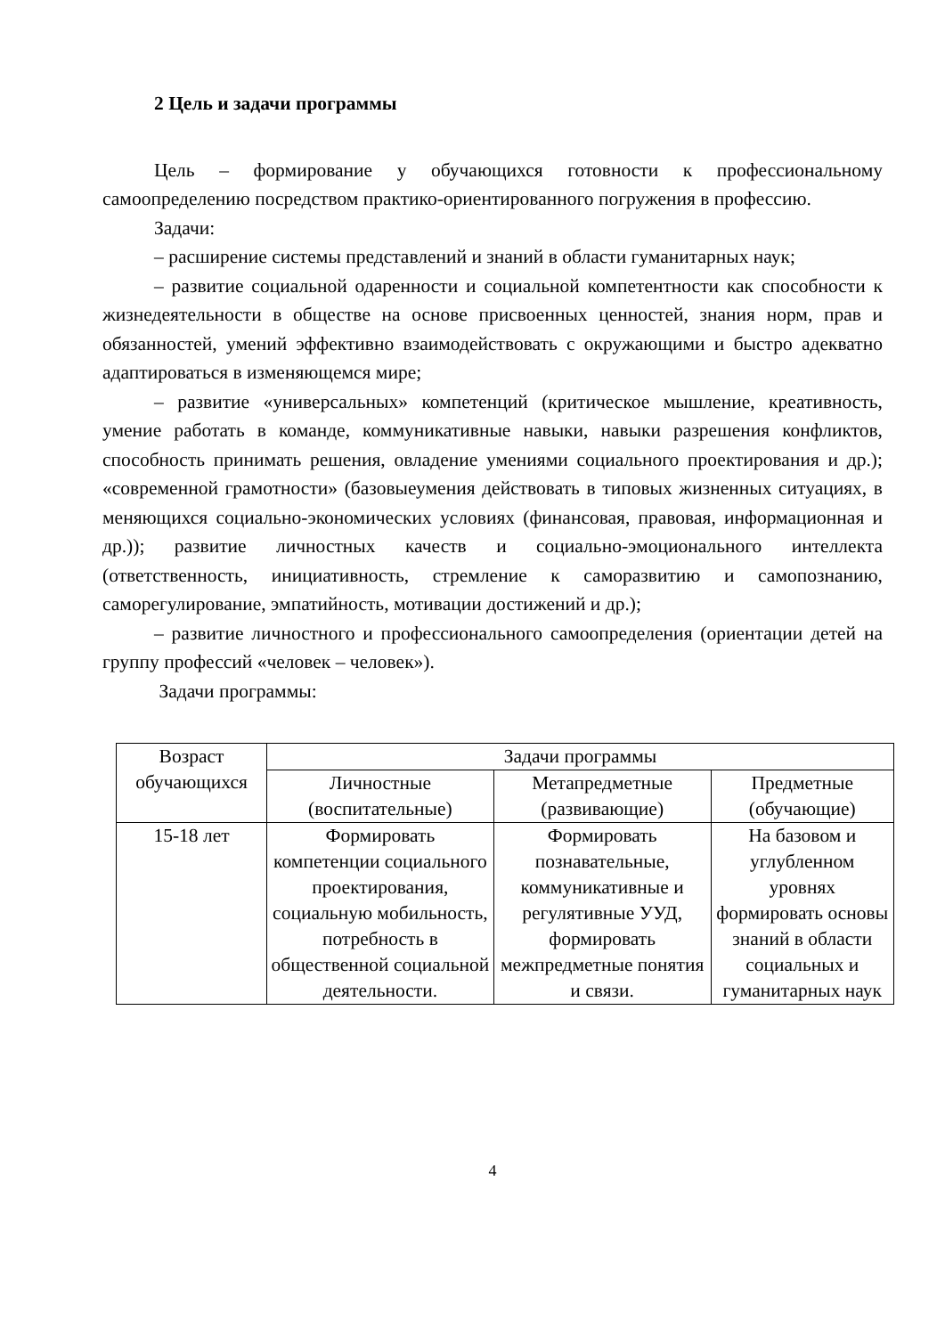2 Цель и задачи программы
Цель – формирование у обучающихся готовности к профессиональному самоопределению посредством практико-ориентированного погружения в профессию.
Задачи:
– расширение системы представлений и знаний в области гуманитарных наук;
– развитие социальной одаренности и социальной компетентности как способности к жизнедеятельности в обществе на основе присвоенных ценностей, знания норм, прав и обязанностей, умений эффективно взаимодействовать с окружающими и быстро адекватно адаптироваться в изменяющемся мире;
– развитие «универсальных» компетенций (критическое мышление, креативность, умение работать в команде, коммуникативные навыки, навыки разрешения конфликтов, способность принимать решения, овладение умениями социального проектирования и др.); «современной грамотности» (базовыеумения действовать в типовых жизненных ситуациях, в меняющихся социально-экономических условиях (финансовая, правовая, информационная и др.)); развитие личностных качеств и социально-эмоционального интеллекта (ответственность, инициативность, стремление к саморазвитию и самопознанию, саморегулирование, эмпатийность, мотивации достижений и др.);
– развитие личностного и профессионального самоопределения (ориентации детей на группу профессий «человек – человек»).
Задачи программы:
| Возраст обучающихся | Задачи программы | | |
| --- | --- | --- | --- |
| | Личностные (воспитательные) | Метапредметные (развивающие) | Предметные (обучающие) |
| 15-18 лет | Формировать компетенции социального проектирования, социальную мобильность, потребность в общественной социальной деятельности. | Формировать познавательные, коммуникативные и регулятивные УУД, формировать межпредметные понятия и связи. | На базовом и углубленном уровнях формировать основы знаний в области социальных и гуманитарных наук |
4